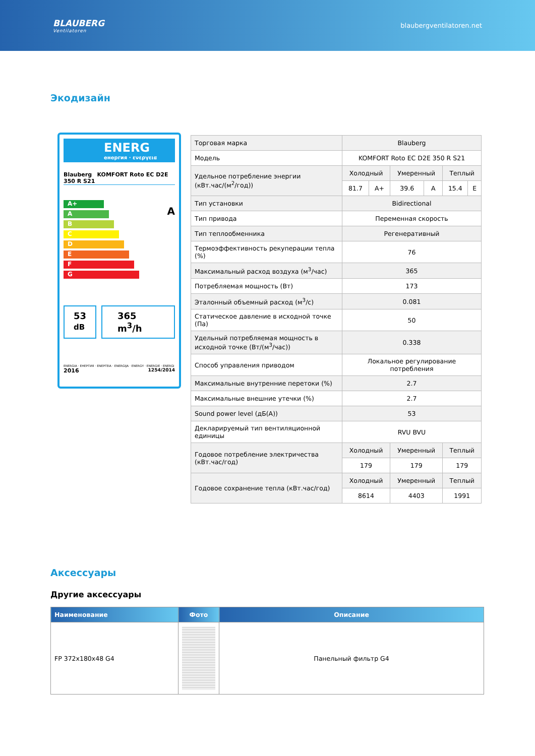BLAUBERG
Ventilatoren
blaubergventilatoren.net
Экодизайн
ENERG
енергия · ενεργεια
Blauberg KOMFORT Roto EC D2E 350 R S21
A+
A
B
C
D
E
F
G
A
53
dB
365 m<sup>3</sup>/h
ENERGIA · ЕНЕРГИЯ · ΕΝΕΡΓΕΙΑ · ENERGIJA · ENERGY · ENERGIE · ENERGI
2016 1254/2014
| Торговая марка | Blauberg | | | | | |
| Модель | KOMFORT Roto EC D2E 350 R S21 | | | | | |
| Удельное потребление энергии (кВт.час/(м<sup>2</sup>/год)) | Холодный | | Умеренный | | Теплый | |
| | 81.7 | A+ | 39.6 | A | 15.4 | E |
| Тип установки | Bidirectional | | | | | |
| Тип привода | Переменная скорость | | | | | |
| Тип теплообменника | Регенеративный | | | | | |
| Термоэффективность рекуперации тепла (%) | 76 | | | | | |
| Максимальный расход воздуха (м<sup>3</sup>/час) | 365 | | | | | |
| Потребляемая мощность (Вт) | 173 | | | | | |
| Эталонный объемный расход (м<sup>3</sup>/с) | 0.081 | | | | | |
| Статическое давление в исходной точке (Па) | 50 | | | | | |
| Удельный потребляемая мощность в исходной точке (Вт/(м<sup>3</sup>/час)) | 0.338 | | | | | |
| Способ управления приводом | Локальное регулирование потребления | | | | | |
| Максимальные внутренние перетоки (%) | 2.7 | | | | | |
| Максимальные внешние утечки (%) | 2.7 | | | | | |
| Sound power level (дБ(А)) | 53 | | | | | |
| Декларируемый тип вентиляционной единицы | RVU BVU | | | | | |
| Годовое потребление электричества (кВт.час/год) | Холодный | | Умеренный | | Теплый | |
| | 179 | | 179 | | 179 | |
| Годовое сохранение тепла (кВт.час/год) | Холодный | | Умеренный | | Теплый | |
| | 8614 | | 4403 | | 1991 | |
Аксессуары
Другие аксессуары
| Наименование | Фото | Описание |
| --- | --- | --- |
| FP 372x180x48 G4 | | Панельный фильтр G4 |